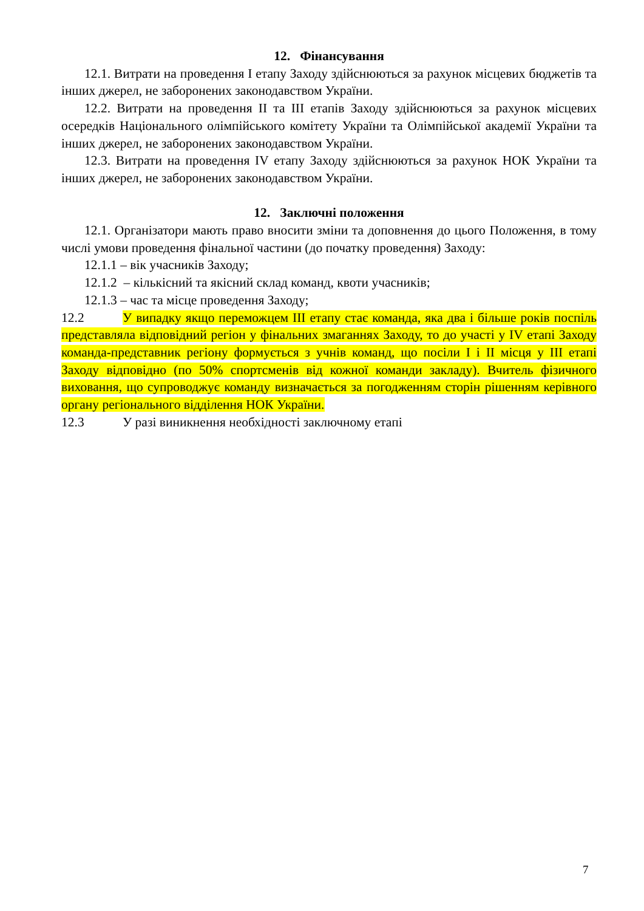12. Фінансування
12.1. Витрати на проведення І етапу Заходу здійснюються за рахунок місцевих бюджетів та інших джерел, не заборонених законодавством України.
12.2. Витрати на проведення ІІ та ІІІ етапів Заходу здійснюються за рахунок місцевих осередків Національного олімпійського комітету України та Олімпійської академії України та інших джерел, не заборонених законодавством України.
12.3. Витрати на проведення IV етапу Заходу здійснюються за рахунок НОК України та інших джерел, не заборонених законодавством України.
12. Заключні положення
12.1. Організатори мають право вносити зміни та доповнення до цього Положення, в тому числі умови проведення фінальної частини (до початку проведення) Заходу:
12.1.1 – вік учасників Заходу;
12.1.2 – кількісний та якісний склад команд, квоти учасників;
12.1.3 – час та місце проведення Заходу;
12.2 У випадку якщо переможцем ІІІ етапу стає команда, яка два і більше років поспіль представляла відповідний регіон у фінальних змаганнях Заходу, то до участі у IV етапі Заходу команда-представник регіону формується з учнів команд, що посіли І і ІІ місця у ІІІ етапі Заходу відповідно (по 50% спортсменів від кожної команди закладу). Вчитель фізичного виховання, що супроводжує команду визначається за погодженням сторін рішенням керівного органу регіонального відділення НОК України.
12.3 У разі виникнення необхідності заключному етапі
7